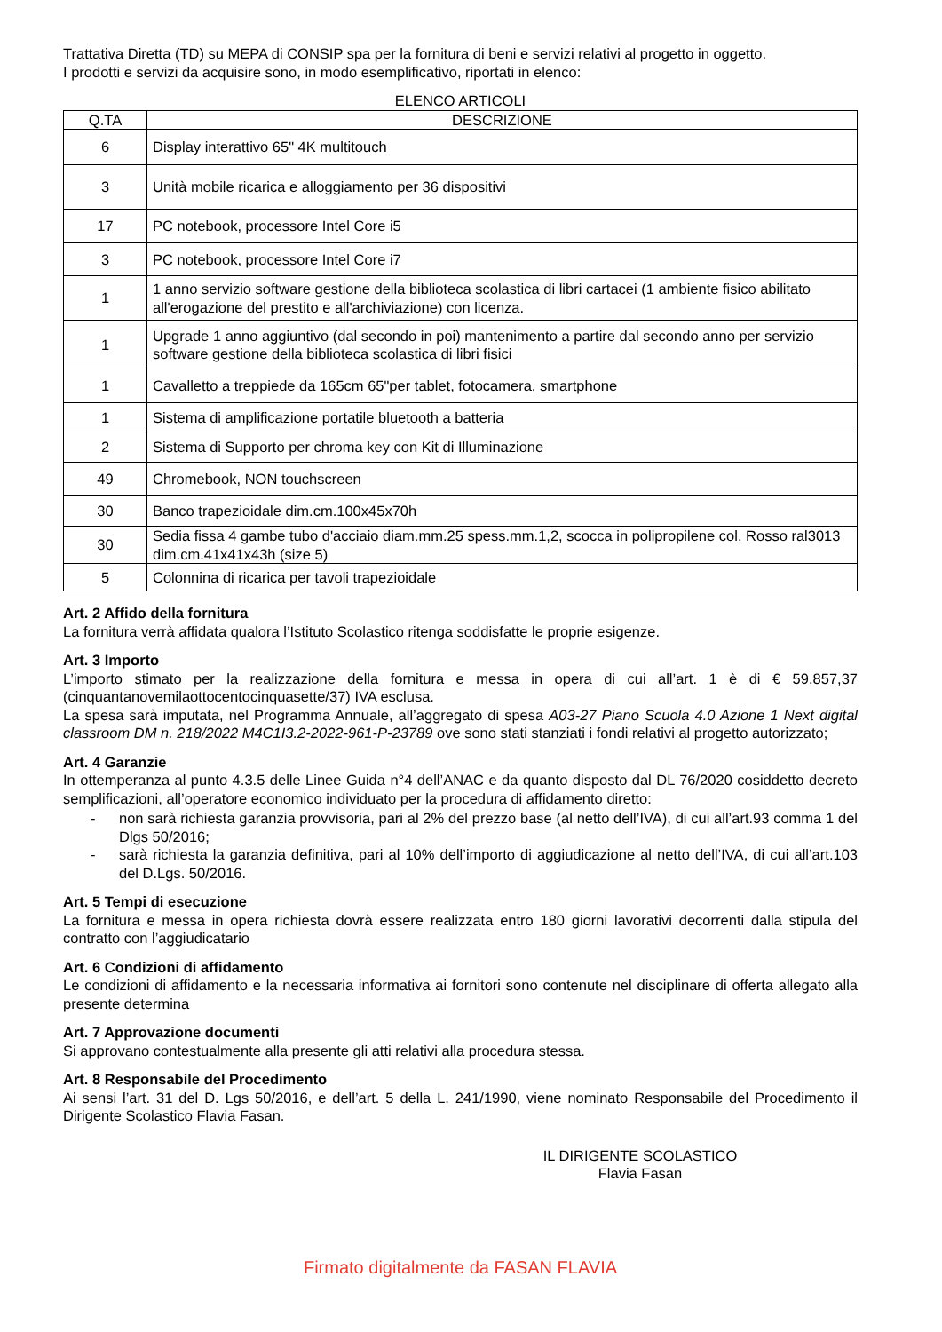Trattativa Diretta (TD) su MEPA di CONSIP spa per la fornitura di beni e servizi relativi al progetto in oggetto.
I prodotti e servizi da acquisire sono, in modo esemplificativo, riportati in elenco:
ELENCO ARTICOLI
| Q.TA | DESCRIZIONE |
| --- | --- |
| 6 | Display interattivo 65" 4K multitouch |
| 3 | Unità mobile ricarica e alloggiamento per 36 dispositivi |
| 17 | PC notebook, processore Intel Core i5 |
| 3 | PC notebook, processore Intel Core i7 |
| 1 | 1 anno servizio software gestione della biblioteca scolastica di libri cartacei (1 ambiente fisico abilitato all'erogazione del prestito e all'archiviazione) con licenza. |
| 1 | Upgrade 1 anno aggiuntivo (dal secondo in poi) mantenimento a partire dal secondo anno per servizio software gestione della biblioteca scolastica di libri fisici |
| 1 | Cavalletto a treppiede da 165cm 65"per tablet, fotocamera, smartphone |
| 1 | Sistema di amplificazione portatile bluetooth a batteria |
| 2 | Sistema di Supporto per chroma key con Kit di Illuminazione |
| 49 | Chromebook, NON touchscreen |
| 30 | Banco trapezioidale dim.cm.100x45x70h |
| 30 | Sedia fissa 4 gambe tubo d'acciaio diam.mm.25 spess.mm.1,2, scocca in polipropilene col. Rosso ral3013 dim.cm.41x41x43h (size 5) |
| 5 | Colonnina di ricarica per tavoli trapezioidale |
Art. 2 Affido della fornitura
La fornitura verrà affidata qualora l’Istituto Scolastico ritenga soddisfatte le proprie esigenze.
Art. 3 Importo
L’importo stimato per la realizzazione della fornitura e messa in opera di cui all’art. 1 è di € 59.857,37 (cinquantanovemilaottocentocinquasette/37) IVA esclusa.
La spesa sarà imputata, nel Programma Annuale, all’aggregato di spesa A03-27 Piano Scuola 4.0 Azione 1 Next digital classroom DM n. 218/2022 M4C1I3.2-2022-961-P-23789 ove sono stati stanziati i fondi relativi al progetto autorizzato;
Art. 4 Garanzie
In ottemperanza al punto 4.3.5 delle Linee Guida n°4 dell’ANAC e da quanto disposto dal DL 76/2020 cosiddetto decreto semplificazioni, all’operatore economico individuato per la procedura di affidamento diretto:
- non sarà richiesta garanzia provvisoria, pari al 2% del prezzo base (al netto dell’IVA), di cui all’art.93 comma 1 del Dlgs 50/2016;
- sarà richiesta la garanzia definitiva, pari al 10% dell’importo di aggiudicazione al netto dell’IVA, di cui all’art.103 del D.Lgs. 50/2016.
Art. 5 Tempi di esecuzione
La fornitura e messa in opera richiesta dovrà essere realizzata entro 180 giorni lavorativi decorrenti dalla stipula del contratto con l’aggiudicatario
Art. 6 Condizioni di affidamento
Le condizioni di affidamento e la necessaria informativa ai fornitori sono contenute nel disciplinare di offerta allegato alla presente determina
Art. 7 Approvazione documenti
Si approvano contestualmente alla presente gli atti relativi alla procedura stessa.
Art. 8 Responsabile del Procedimento
Ai sensi l’art. 31 del D. Lgs 50/2016, e dell’art. 5 della L. 241/1990, viene nominato Responsabile del Procedimento il Dirigente Scolastico Flavia Fasan.
IL DIRIGENTE SCOLASTICO
Flavia Fasan
Firmato digitalmente da FASAN FLAVIA